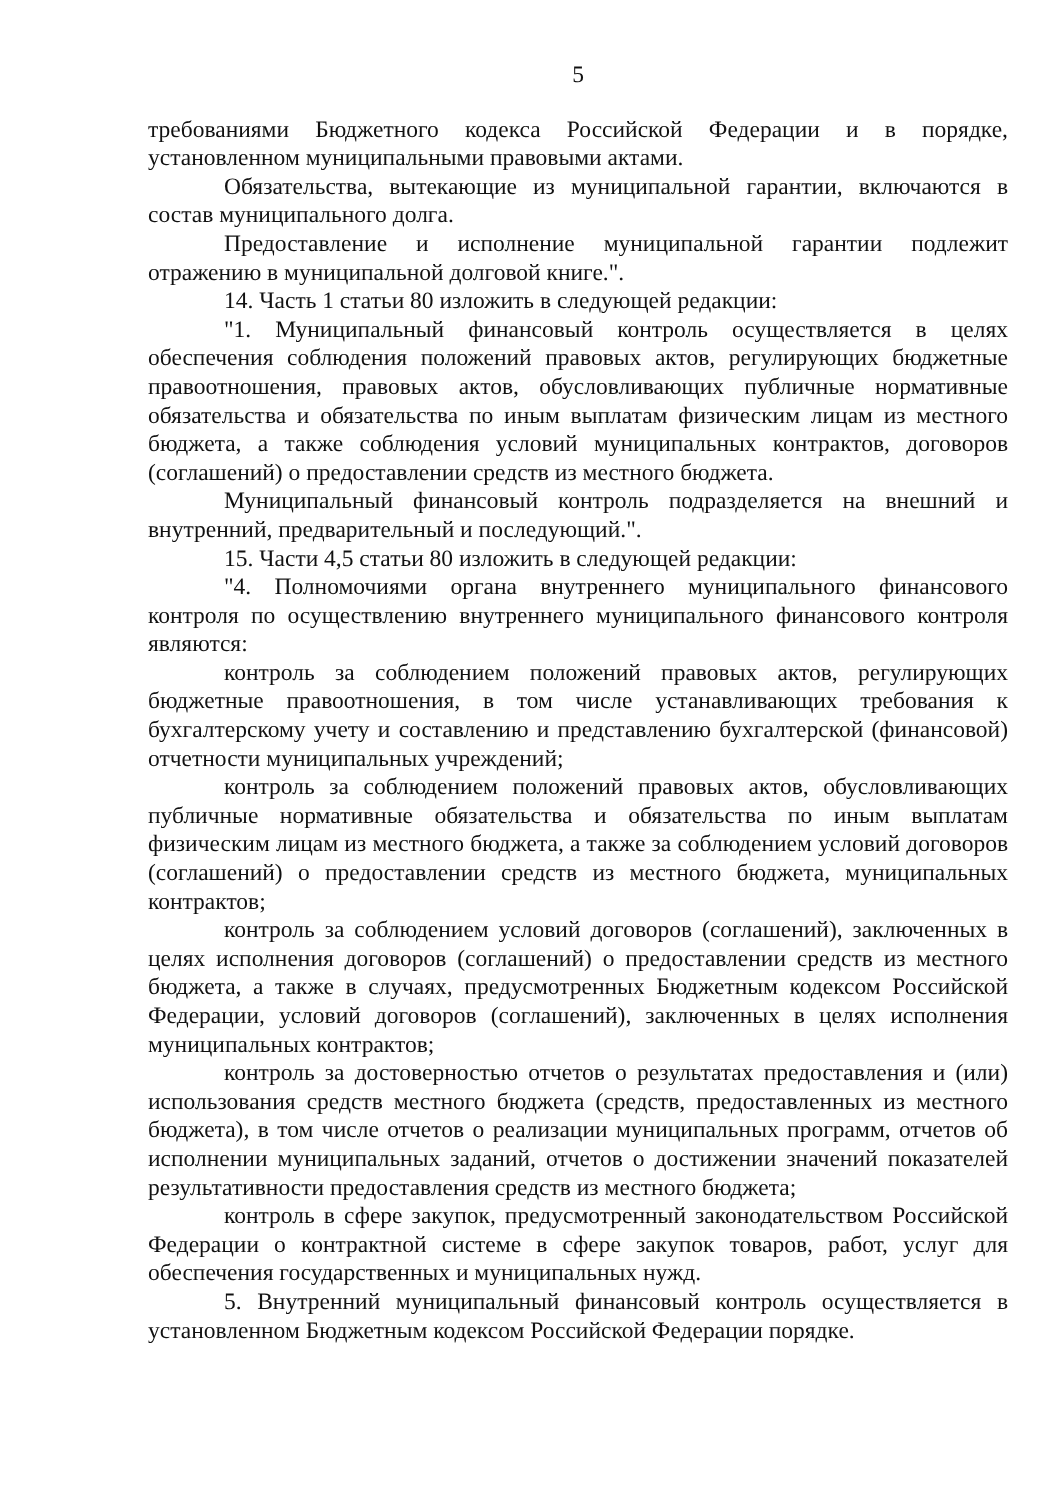5
требованиями Бюджетного кодекса Российской Федерации и в порядке, установленном муниципальными правовыми актами.
Обязательства, вытекающие из муниципальной гарантии, включаются в состав муниципального долга.
Предоставление и исполнение муниципальной гарантии подлежит отражению в муниципальной долговой книге.".
14. Часть 1 статьи 80 изложить в следующей редакции:
"1. Муниципальный финансовый контроль осуществляется в целях обеспечения соблюдения положений правовых актов, регулирующих бюджетные правоотношения, правовых актов, обусловливающих публичные нормативные обязательства и обязательства по иным выплатам физическим лицам из местного бюджета, а также соблюдения условий муниципальных контрактов, договоров (соглашений) о предоставлении средств из местного бюджета.
Муниципальный финансовый контроль подразделяется на внешний и внутренний, предварительный и последующий.".
15. Части 4,5 статьи 80 изложить в следующей редакции:
"4. Полномочиями органа внутреннего муниципального финансового контроля по осуществлению внутреннего муниципального финансового контроля являются:
контроль за соблюдением положений правовых актов, регулирующих бюджетные правоотношения, в том числе устанавливающих требования к бухгалтерскому учету и составлению и представлению бухгалтерской (финансовой) отчетности муниципальных учреждений;
контроль за соблюдением положений правовых актов, обусловливающих публичные нормативные обязательства и обязательства по иным выплатам физическим лицам из местного бюджета, а также за соблюдением условий договоров (соглашений) о предоставлении средств из местного бюджета, муниципальных контрактов;
контроль за соблюдением условий договоров (соглашений), заключенных в целях исполнения договоров (соглашений) о предоставлении средств из местного бюджета, а также в случаях, предусмотренных Бюджетным кодексом Российской Федерации, условий договоров (соглашений), заключенных в целях исполнения муниципальных контрактов;
контроль за достоверностью отчетов о результатах предоставления и (или) использования средств местного бюджета (средств, предоставленных из местного бюджета), в том числе отчетов о реализации муниципальных программ, отчетов об исполнении муниципальных заданий, отчетов о достижении значений показателей результативности предоставления средств из местного бюджета;
контроль в сфере закупок, предусмотренный законодательством Российской Федерации о контрактной системе в сфере закупок товаров, работ, услуг для обеспечения государственных и муниципальных нужд.
5. Внутренний муниципальный финансовый контроль осуществляется в установленном Бюджетным кодексом Российской Федерации порядке.